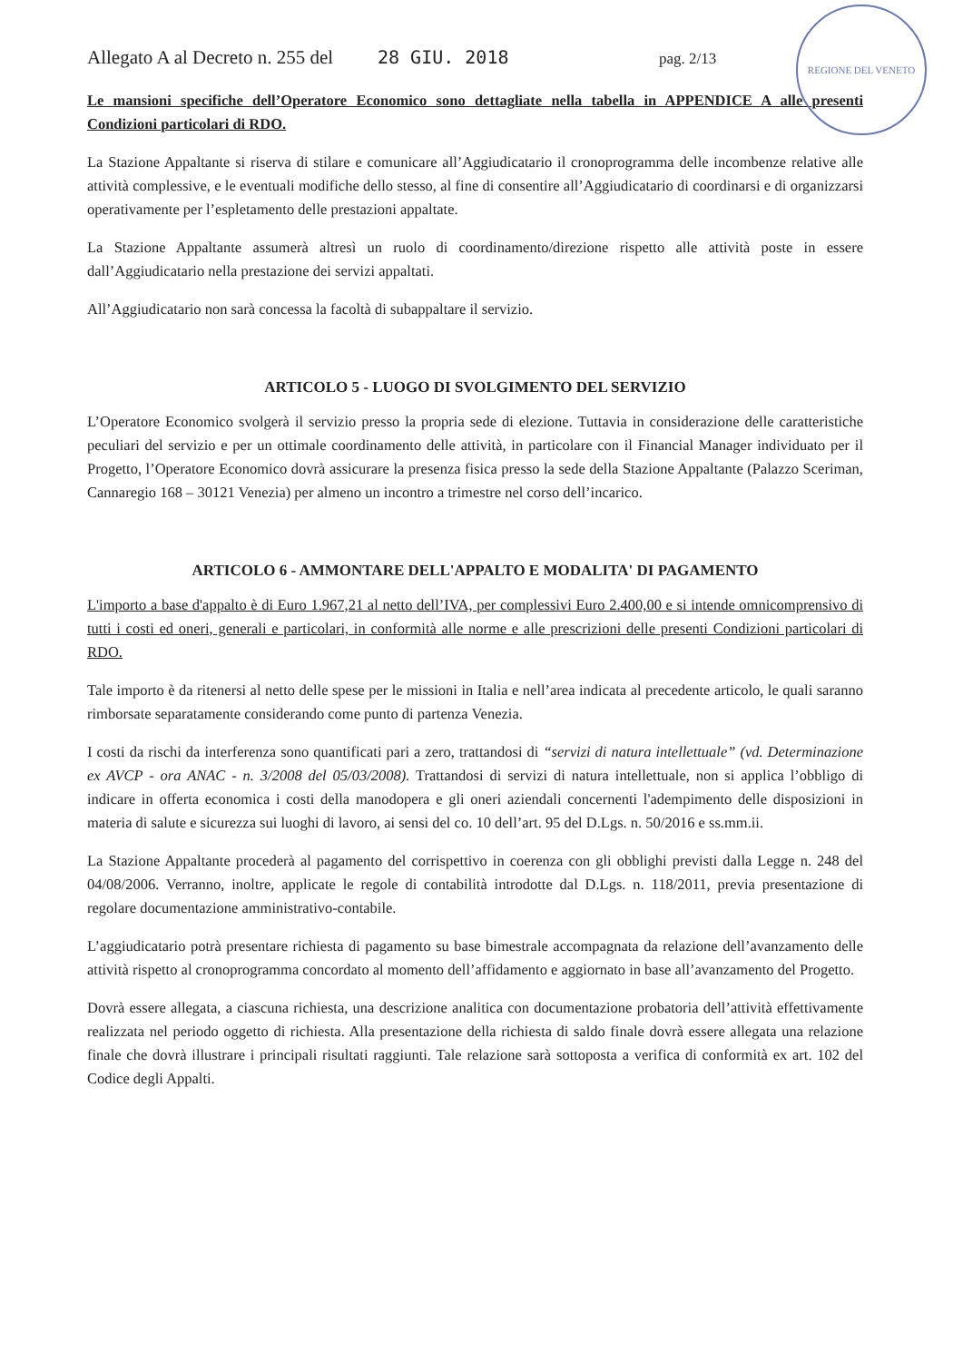REGIONE DEL VENETO
Allegato A al Decreto n. 255 del 28 GIU. 2018 pag. 2/13
Le mansioni specifiche dell’Operatore Economico sono dettagliate nella tabella in APPENDICE A alle presenti Condizioni particolari di RDO.
La Stazione Appaltante si riserva di stilare e comunicare all’Aggiudicatario il cronoprogramma delle incombenze relative alle attività complessive, e le eventuali modifiche dello stesso, al fine di consentire all’Aggiudicatario di coordinarsi e di organizzarsi operativamente per l’espletamento delle prestazioni appaltate.
La Stazione Appaltante assumerà altresì un ruolo di coordinamento/direzione rispetto alle attività poste in essere dall’Aggiudicatario nella prestazione dei servizi appaltati.
All’Aggiudicatario non sarà concessa la facoltà di subappaltare il servizio.
ARTICOLO 5 - LUOGO DI SVOLGIMENTO DEL SERVIZIO
L’Operatore Economico svolgerà il servizio presso la propria sede di elezione. Tuttavia in considerazione delle caratteristiche peculiari del servizio e per un ottimale coordinamento delle attività, in particolare con il Financial Manager individuato per il Progetto, l’Operatore Economico dovrà assicurare la presenza fisica presso la sede della Stazione Appaltante (Palazzo Sceriman, Cannaregio 168 – 30121 Venezia) per almeno un incontro a trimestre nel corso dell’incarico.
ARTICOLO 6 - AMMONTARE DELL'APPALTO E MODALITA' DI PAGAMENTO
L'importo a base d'appalto è di Euro 1.967,21 al netto dell’IVA, per complessivi Euro 2.400,00 e si intende omnicomprensivo di tutti i costi ed oneri, generali e particolari, in conformità alle norme e alle prescrizioni delle presenti Condizioni particolari di RDO.
Tale importo è da ritenersi al netto delle spese per le missioni in Italia e nell’area indicata al precedente articolo, le quali saranno rimborsate separatamente considerando come punto di partenza Venezia.
I costi da rischi da interferenza sono quantificati pari a zero, trattandosi di “servizi di natura intellettuale” (vd. Determinazione ex AVCP - ora ANAC - n. 3/2008 del 05/03/2008). Trattandosi di servizi di natura intellettuale, non si applica l’obbligo di indicare in offerta economica i costi della manodopera e gli oneri aziendali concernenti l'adempimento delle disposizioni in materia di salute e sicurezza sui luoghi di lavoro, ai sensi del co. 10 dell’art. 95 del D.Lgs. n. 50/2016 e ss.mm.ii.
La Stazione Appaltante procederà al pagamento del corrispettivo in coerenza con gli obblighi previsti dalla Legge n. 248 del 04/08/2006. Verranno, inoltre, applicate le regole di contabilità introdotte dal D.Lgs. n. 118/2011, previa presentazione di regolare documentazione amministrativo-contabile.
L’aggiudicatario potrà presentare richiesta di pagamento su base bimestrale accompagnata da relazione dell’avanzamento delle attività rispetto al cronoprogramma concordato al momento dell’affidamento e aggiornato in base all’avanzamento del Progetto.
Dovrà essere allegata, a ciascuna richiesta, una descrizione analitica con documentazione probatoria dell’attività effettivamente realizzata nel periodo oggetto di richiesta. Alla presentazione della richiesta di saldo finale dovrà essere allegata una relazione finale che dovrà illustrare i principali risultati raggiunti. Tale relazione sarà sottoposta a verifica di conformità ex art. 102 del Codice degli Appalti.